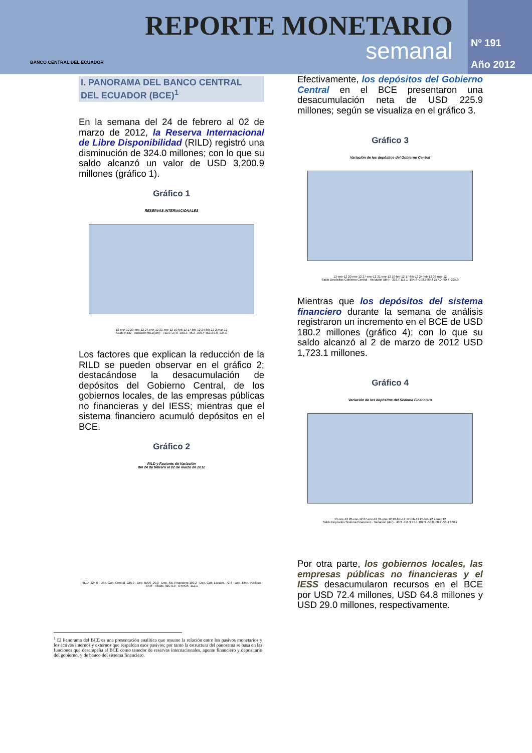BANCO CENTRAL DEL ECUADOR
REPORTE MONETARIO
semanal
Nº 191
Año 2012
I. PANORAMA DEL BANCO CENTRAL DEL ECUADOR (BCE)<sup>1</sup>
En la semana del 24 de febrero al 02 de marzo de 2012, la Reserva Internacional de Libre Disponibilidad (RILD) registró una disminución de 324.0 millones; con lo que su saldo alcanzó un valor de USD 3,200.9 millones (gráfico 1).
Gráfico 1
RESERVAS INTERNACIONALES
13-ene-12 20-ene-12 27-ene-12 31-ene-12 10-feb-12 17-feb-12 24-feb-12 2-mar-12
Saldo RILD · Variación RILD(der) · 711.9 -27.6 -150.3 -45.3 -309.4 462.3 0.6 -324.0
Los factores que explican la reducción de la RILD se pueden observar en el gráfico 2; destacándose la desacumulación de depósitos del Gobierno Central, de los gobiernos locales, de las empresas públicas no financieras y del IESS; mientras que el sistema financiero acumuló depósitos en el BCE.
Gráfico 2
RILD y Factores de Variación
del 24 de febrero al 02 de marzo de 2012
RILD -324.0 · Dep. Gob. Central -225.9 · Dep. IESS -29.0 · Dep. Sis. Financiero 180.2 · Dep. Gob. Locales -72.4 · Dep. Emp. Públicas -64.8 · Títulos TBC 0.0 · OTROS -112.1
<sup>1</sup> El Panorama del BCE es una presentación analítica que resume la relación entre los pasivos monetarios y los activos internos y externos que respaldan esos pasivos; por tanto la estructura del panorama se basa en las funciones que desempeña el BCE como tenedor de reservas internacionales, agente financiero y depositario del gobierno, y de banco del sistema financiero.
Efectivamente, los depósitos del Gobierno Central en el BCE presentaron una desacumulación neta de USD 225.9 millones; según se visualiza en el gráfico 3.
Gráfico 3
Variación de los depósitos del Gobierno Central
13-ene-12 20-ene-12 27-ene-12 31-ene-12 10-feb-12 17-feb-12 24-feb-12 02-mar-12
Saldo Depósitos Gobierno Central · Variación (der) · 318.7 115.1 -154.6 -198.5 89.4 277.0 -90.7 -225.9
Mientras que los depósitos del sistema financiero durante la semana de análisis registraron un incremento en el BCE de USD 180.2 millones (gráfico 4); con lo que su saldo alcanzó al 2 de marzo de 2012 USD 1,723.1 millones.
Gráfico 4
Variación de los depósitos del Sistema Financiero
13-ene-12 20-ene-12 27-ene-12 31-ene-12 10-feb-12 17-feb-12 24-feb-12 2-mar-12
Saldo Depósitos Sistema Financiero · Variación (der) · 40.3 -111.9 45.1 102.9 -50.8 -50.2 -55.4 180.2
Por otra parte, los gobiernos locales, las empresas públicas no financieras y el IESS desacumularon recursos en el BCE por USD 72.4 millones, USD 64.8 millones y USD 29.0 millones, respectivamente.